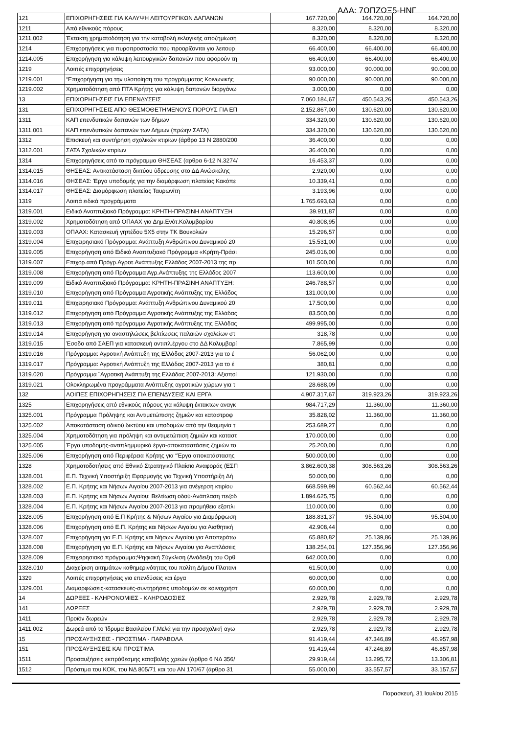ΑΔΑ: 7ΩΠΖΩΞ5-ΗΝΓ
| 121 | ΕΠΙΧΟΡΗΓΗΣΕΙΣ ΓΙΑ ΚΑΛΥΨΗ ΛΕΙΤΟΥΡΓΙΚΩΝ ΔΑΠΑΝΩΝ | 167.720,00 | 164.720,00 | 164.720,00 |
| 1211 | Από εθνικούς πόρους | 8.320,00 | 8.320,00 | 8.320,00 |
| 1211.002 | Έκτακτη χρηματοδότηση για την καταβολή εκλογικής αποζημίωση | 8.320,00 | 8.320,00 | 8.320,00 |
| 1214 | Επιχορηγήσεις για πυροπροστασία που προορίζονται για λειτουρ | 66.400,00 | 66.400,00 | 66.400,00 |
| 1214.005 | Επιχορήγηση για κάλυψη λειτουργικών δαπανών που αφορούν τη | 66.400,00 | 66.400,00 | 66.400,00 |
| 1219 | Λοιπές επιχορηγήσεις | 93.000,00 | 90.000,00 | 90.000,00 |
| 1219.001 | “Επιχορήγηση για την υλοποίηση του προγράμματος Κοινωνικής | 90.000,00 | 90.000,00 | 90.000,00 |
| 1219.002 | Χρηματοδότηση από ΠΤΑ Κρήτης για κάλυψη δαπανών διοργάνω | 3.000,00 | 0,00 | 0,00 |
| 13 | ΕΠΙΧΟΡΗΓΗΣΕΙΣ ΓΙΑ ΕΠΕΝΔΥΣΕΙΣ | 7.060.184,67 | 450.543,26 | 450.543,26 |
| 131 | ΕΠΙΧΟΡΗΓΗΣΕΙΣ ΑΠΟ ΘΕΣΜΟΘΕΤΗΜΕΝΟΥΣ ΠΟΡΟΥΣ ΓΙΑ ΕΠ | 2.152.867,00 | 130.620,00 | 130.620,00 |
| 1311 | ΚΑΠ επενδυτικών δαπανών των δήμων | 334.320,00 | 130.620,00 | 130.620,00 |
| 1311.001 | ΚΑΠ επενδυτικών δαπανών των Δήμων (πρώην ΣΑΤΑ) | 334.320,00 | 130.620,00 | 130.620,00 |
| 1312 | Επισκευή και συντήρηση σχολικών κτιρίων (άρθρο 13 Ν 2880/200 | 36.400,00 | 0,00 | 0,00 |
| 1312.001 | ΣΑΤΑ Σχολικών κτιρίων | 36.400,00 | 0,00 | 0,00 |
| 1314 | Επιχορηγήσεις από το πρόγραμμα ΘΗΣΕΑΣ (αρθρα 6-12 Ν.3274/ | 16.453,37 | 0,00 | 0,00 |
| 1314.015 | ΘΗΣΕΑΣ: Αντικατάσταση δικτύου ύδρευσης στο ΔΔ Ανώσκελης | 2.920,00 | 0,00 | 0,00 |
| 1314.016 | ΘΗΣΕΑΣ: Έργα υποδομής για την διαμόρφωση πλατείας Κακόπε | 10.339,41 | 0,00 | 0,00 |
| 1314.017 | ΘΗΣΕΑΣ: Διαμόρφωση πλατείας Ταυρωνίτη | 3.193,96 | 0,00 | 0,00 |
| 1319 | Λοιπά ειδικά προγράμματα | 1.765.693,63 | 0,00 | 0,00 |
| 1319.001 | Ειδικό Αναπτυξιακό Πρόγραμμα: ΚΡΗΤΗ-ΠΡΑΣΙΝΗ ΑΝΑΠΤΥΞΗ | 39.911,87 | 0,00 | 0,00 |
| 1319.002 | Χρηματοδότηση από ΟΠΑΑΧ για Δημ.Ενότ.Κολυμβαρίου | 40.808,95 | 0,00 | 0,00 |
| 1319.003 | ΟΠΑΑΧ: Κατασκευή γηπέδου 5Χ5 στην ΤΚ Βουκολιών | 15.296,57 | 0,00 | 0,00 |
| 1319.004 | Επιχειρησιακό Πρόγραμμα: Ανάπτυξη Ανθρώπινου Δυναμικού 20 | 15.531,00 | 0,00 | 0,00 |
| 1319.005 | Επιχορήγηση από Ειδικό Αναπτυξιακό Πρόγραμμα «Κρήτη-Πράσι | 245.016,00 | 0,00 | 0,00 |
| 1319.007 | Επιχορ.από Πρόγρ.Αγροτ.Ανάπτυξης Ελλάδος 2007-2013 της πρ | 101.500,00 | 0,00 | 0,00 |
| 1319.008 | Επιχορήγηση από Πρόγραμμα Αγρ.Ανάπτυξης της Ελλάδος 2007 | 113.600,00 | 0,00 | 0,00 |
| 1319.009 | Ειδικό Αναπτυξιακό Πρόγραμμα: ΚΡΗΤΗ-ΠΡΑΣΙΝΗ ΑΝΑΠΤΥΞΗ: | 246.788,57 | 0,00 | 0,00 |
| 1319.010 | Επιχορήγηση από Πρόγραμμα Αγροτικής Ανάπτυξης της Ελλάδος | 131.000,00 | 0,00 | 0,00 |
| 1319.011 | Επιχειρησιακό Πρόγραμμα: Ανάπτυξη Ανθρώπινου Δυναμικού 20 | 17.500,00 | 0,00 | 0,00 |
| 1319.012 | Επιχορήγηση από Πρόγραμμα Αγροτικής Ανάπτυξης της Ελλάδας | 83.500,00 | 0,00 | 0,00 |
| 1319.013 | Επιχορήγηση από πρόγραμμα Αγροτικής Ανάπτυξης της Ελλάδας | 499.995,00 | 0,00 | 0,00 |
| 1319.014 | Επιχορήγηση για αναστηλώσεις βελτίωσεις παλαιών σχολείων στ | 318,78 | 0,00 | 0,00 |
| 1319.015 | Έσοδο από ΣΑΕΠ για κατασκευή αντιπλ.έργου στο ΔΔ Κολυμβαρί | 7.865,99 | 0,00 | 0,00 |
| 1319.016 | Πρόγραμμα: Αγροτική Ανάπτυξη της Ελλάδας 2007-2013 για το έ | 56.062,00 | 0,00 | 0,00 |
| 1319.017 | Πρόγραμμα: Αγροτική Ανάπτυξη της Ελλάδας 2007-2013 για το έ | 380,81 | 0,00 | 0,00 |
| 1319.020 | Πρόγραμμα ¨Αγροτική Ανάπτυξη της Ελλάδας 2007-2013: Αξιοποί | 121.930,00 | 0,00 | 0,00 |
| 1319.021 | Ολοκληρωμένα προγράμματα Ανάπτυξης αγροτικών χώρων για τ | 28.688,09 | 0,00 | 0,00 |
| 132 | ΛΟΙΠΕΣ ΕΠΙΧΟΡΗΓΗΣΕΙΣ ΓΙΑ ΕΠΕΝΔΥΣΕΙΣ ΚΑΙ ΕΡΓΑ | 4.907.317,67 | 319.923,26 | 319.923,26 |
| 1325 | Επιχορηγήσεις από εθνικούς πόρους για κάλυψη έκτακτων αναγκ | 984.717,29 | 11.360,00 | 11.360,00 |
| 1325.001 | Πρόγραμμα Πρόληψης και Αντιμετώπισης ζημιών και καταστροφ | 35.828,02 | 11.360,00 | 11.360,00 |
| 1325.002 | Αποκατάσταση οδικού δικτύου και υποδομών από την θεομηνία τ | 253.689,27 | 0,00 | 0,00 |
| 1325.004 | Χρηματοδότηση για πρόληψη και αντιμετώπιση ζημιών και καταστ | 170.000,00 | 0,00 | 0,00 |
| 1325.005 | Έργα υποδομής-αντιπλημμυρικά έργα-αποκαταστάσεις ζημιών το | 25.200,00 | 0,00 | 0,00 |
| 1325.006 | Επιχορήγηση από Περιφέρεια Κρήτης για “Έργα αποκατάστασης | 500.000,00 | 0,00 | 0,00 |
| 1328 | Χρηματοδοτήσεις από Εθνικό Στρατηγικό Πλαίσιο Αναφοράς (ΕΣΠ | 3.862.600,38 | 308.563,26 | 308.563,26 |
| 1328.001 | Ε.Π. Τεχνική Υποστήριξη Εφαρμογής για Τεχνική Υποστήριξη Δή | 50.000,00 | 0,00 | 0,00 |
| 1328.002 | Ε.Π. Κρήτης και Νήσων Αιγαίου 2007-2013 για ανέγερση κτιρίου | 668.599,99 | 60.562,44 | 60.562,44 |
| 1328.003 | Ε.Π. Κρήτης και Νήσων Αιγαίου: Βελτίωση οδού-Ανάπλαση πεζοδ | 1.894.625,75 | 0,00 | 0,00 |
| 1328.004 | Ε.Π. Κρήτης και Νήσων Αιγαίου 2007-2013 για προμήθεια εξοπλι | 110.000,00 | 0,00 | 0,00 |
| 1328.005 | Επιχορήγηση από Ε.Π Κρήτης & Νήσων Αιγαίου για Διαμόρφωση | 188.831,37 | 95.504,00 | 95.504,00 |
| 1328.006 | Επιχορήγηση από Ε.Π. Κρήτης και Νήσων Αιγαίου για Αισθητική | 42.908,44 | 0,00 | 0,00 |
| 1328.007 | Επιχορήγηση για Ε.Π. Κρήτης και Νήσων Αιγαίου για Αποπεράτω | 65.880,82 | 25.139,86 | 25.139,86 |
| 1328.008 | Επιχορήγηση για Ε.Π. Κρήτης και Νήσων Αιγαίου για Αναπλάσεις | 138.254,01 | 127.356,96 | 127.356,96 |
| 1328.009 | Επιχειρησιακό πρόγραμμα;Ψηφιακή Σύγκλιση (Ανάδειξη του Ορθ | 642.000,00 | 0,00 | 0,00 |
| 1328.010 | Διαχείριση αιτημάτων καθημερινότητας του πολίτη Δήμου Πλατανι | 61.500,00 | 0,00 | 0,00 |
| 1329 | Λοιπές επιχορηγήσεις για επενδύσεις και έργα | 60.000,00 | 0,00 | 0,00 |
| 1329.001 | Διαμορφώσεις-κατασκευές-συντηρήσεις υποδομών σε κοινοχρήστ | 60.000,00 | 0,00 | 0,00 |
| 14 | ΔΩΡΕΕΣ - ΚΛΗΡΟΝΟΜΙΕΣ - ΚΛΗΡΟΔΟΣΙΕΣ | 2.929,78 | 2.929,78 | 2.929,78 |
| 141 | ΔΩΡΕΕΣ | 2.929,78 | 2.929,78 | 2.929,78 |
| 1411 | Προϊόν δωρεών | 2.929,78 | 2.929,78 | 2.929,78 |
| 1411.002 | Δωρεά από το Ίδρυμα Βασιλείου Γ.Μελά για την προσχολική αγω | 2.929,78 | 2.929,78 | 2.929,78 |
| 15 | ΠΡΟΣΑΥΞΗΣΕΙΣ - ΠΡΟΣΤΙΜΑ - ΠΑΡΑΒΟΛΑ | 91.419,44 | 47.346,89 | 46.957,98 |
| 151 | ΠΡΟΣΑΥΞΗΣΕΙΣ ΚΑΙ ΠΡΟΣΤΙΜΑ | 91.419,44 | 47.246,89 | 46.857,98 |
| 1511 | Προσαυξήσεις εκπρόθεσμης καταβολής χρεών (άρθρο 6 ΝΔ 356/ | 29.919,44 | 13.295,72 | 13.306,81 |
| 1512 | Πρόστιμα του ΚΟΚ, του ΝΔ 805/71 και του ΑΝ 170/67 (άρθρο 31 | 55.000,00 | 33.557,57 | 33.157,57 |
Παρασκευή, 31 Ιουλίου 2015